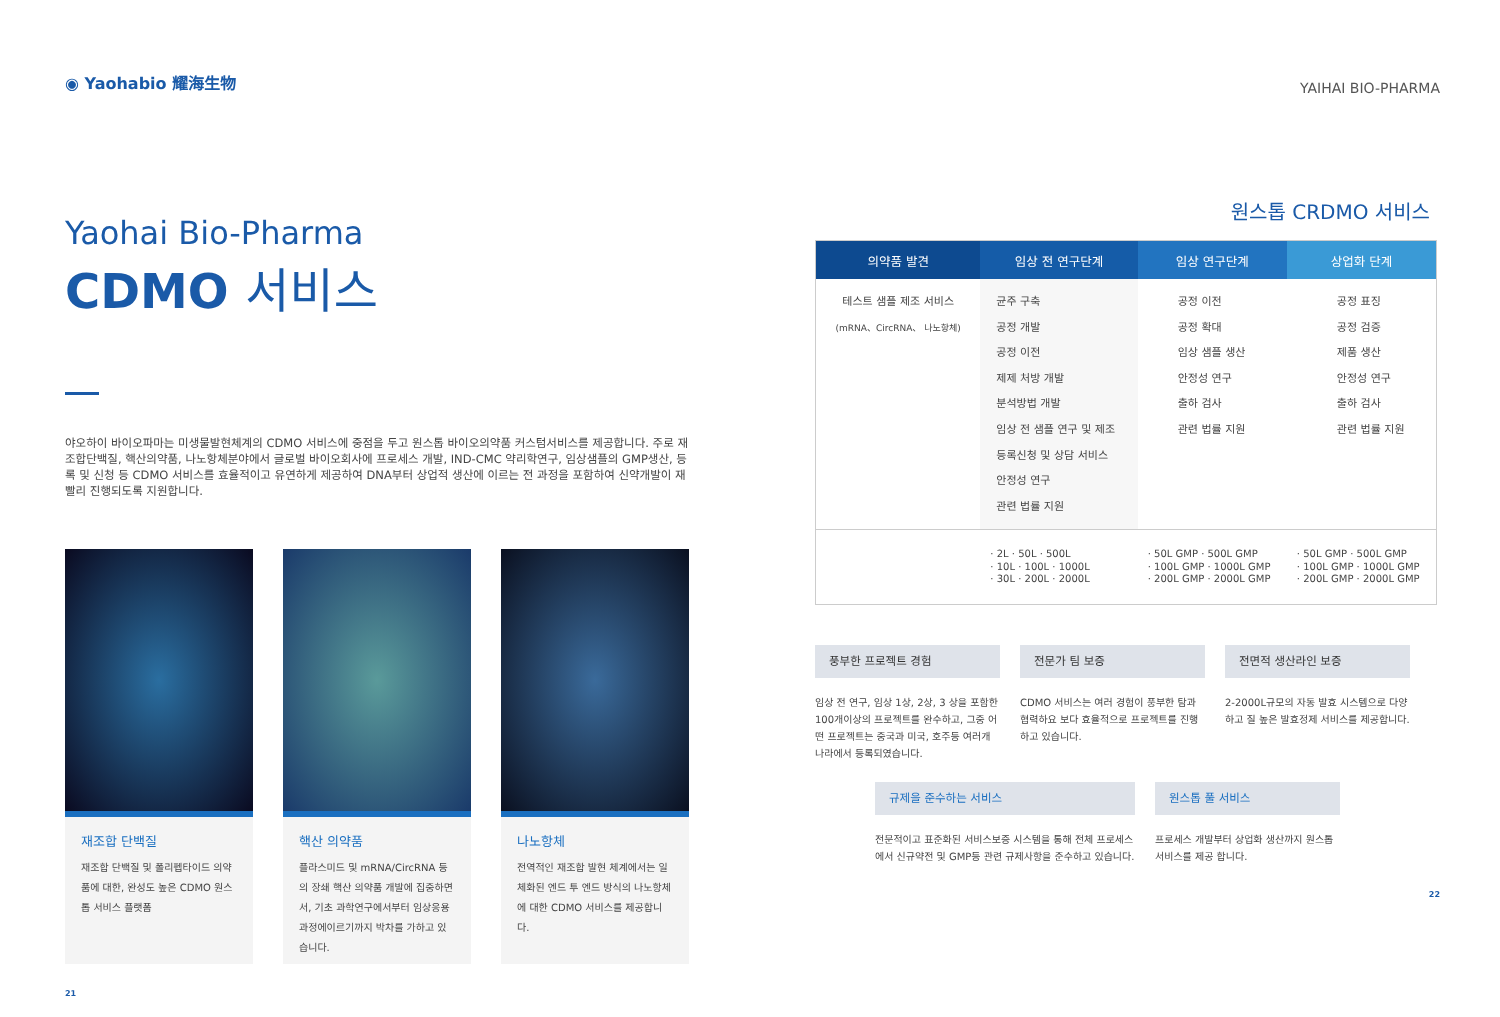◉ Yaohabio 耀海生物
Yaohai Bio-Pharma
CDMO 서비스
야오하이 바이오파마는 미생물발현체계의 CDMO 서비스에 중점을 두고 원스톱 바이오의약품 커스텀서비스를 제공합니다. 주로 재조합단백질, 핵산의약품, 나노항체분야에서 글로벌 바이오회사에 프로세스 개발, IND-CMC 약리학연구, 임상샘플의 GMP생산, 등록 및 신청 등 CDMO 서비스를 효율적이고 유연하게 제공하여 DNA부터 상업적 생산에 이르는 전 과정을 포함하여 신약개발이 재 빨리 진행되도록 지원합니다.
재조합 단백질
재조합 단백질 및 폴리펩타이드 의약품에 대한, 완성도 높은 CDMO 원스톱 서비스 플랫폼
핵산 의약품
플라스미드 및 mRNA/CircRNA 등의 장쇄 핵산 의약품 개발에 집중하면서, 기초 과학연구에서부터 임상응용 과정에이르기까지 박차를 가하고 있습니다.
나노항체
전역적인 재조합 발현 체계에서는 일체화된 엔드 투 엔드 방식의 나노항체에 대한 CDMO 서비스를 제공합니다.
21
YAIHAI BIO-PHARMA
원스톱 CRDMO 서비스
| 의약품 발견 | 임상 전 연구단계 | 임상 연구단계 | 상업화 단계 |
| --- | --- | --- | --- |
| 테스트 샘플 제조 서비스 (mRNA、CircRNA、 나노항체) | 균주 구축 공정 개발 공정 이전 제제 처방 개발 분석방법 개발 임상 전 샘플 연구 및 제조 등록신청 및 상담 서비스 안정성 연구 관련 법률 지원 | 공정 이전 공정 확대 임상 샘플 생산 안정성 연구 출하 검사 관련 법률 지원 | 공정 표징 공정 검증 제품 생산 안정성 연구 출하 검사 관련 법률 지원 |
| | · 2L · 50L · 500L · 10L · 100L · 1000L · 30L · 200L · 2000L | · 50L GMP · 500L GMP · 100L GMP · 1000L GMP · 200L GMP · 2000L GMP | · 50L GMP · 500L GMP · 100L GMP · 1000L GMP · 200L GMP · 2000L GMP |
풍부한 프로젝트 경험
임상 전 연구, 임상 1상, 2상, 3 상을 포함한 100개이상의 프로젝트를 완수하고, 그중 어떤 프로젝트는 중국과 미국, 호주등 여러개 나라에서 등록되였습니다.
전문가 팀 보증
CDMO 서비스는 여러 경험이 풍부한 탐과 협력하요 보다 효율적으로 프로젝트를 진행하고 있습니다.
전면적 생산라인 보증
2-2000L규모의 자동 발효 시스템으로 다양하고 질 높은 발효정제 서비스를 제공합니다.
규제을 준수하는 서비스
전문적이고 표준화된 서비스보증 시스템을 통해 전체 프로세스에서 신규약전 및 GMP등 관련 규제사항을 준수하고 있습니다.
원스톱 풀 서비스
프로세스 개발부터 상업화 생산까지 원스톱 서비스를 제공 합니다.
22